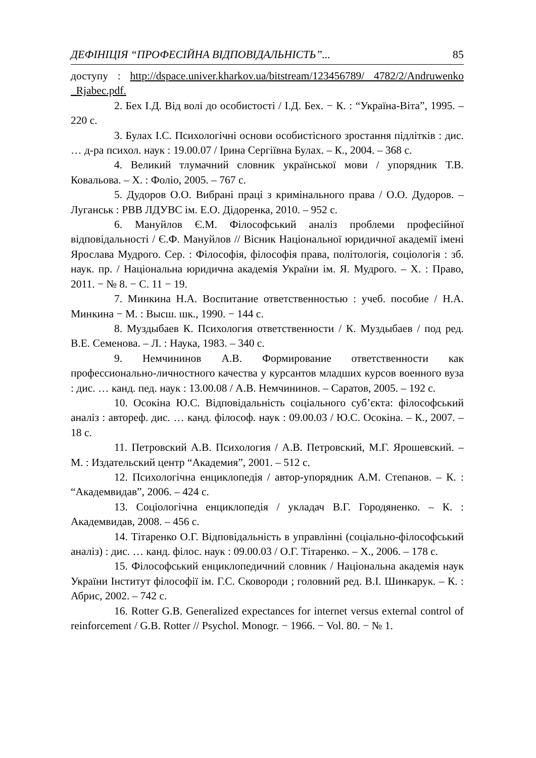ДЕФІНІЦІЯ “ПРОФЕСІЙНА ВІДПОВІДАЛЬНІСТЬ”... 85
доступу : http://dspace.univer.kharkov.ua/bitstream/123456789/ 4782/2/Andruwenko _Rjabec.pdf.
2. Бех І.Д. Від волі до особистості / І.Д. Бех. − К. : “Україна-Віта”, 1995. – 220 с.
3. Булах І.С. Психологічні основи особистісного зростання підлітків : дис. … д-ра психол. наук : 19.00.07 / Ірина Сергіївна Булах. – К., 2004. – 368 с.
4. Великий тлумачний словник української мови / упорядник Т.В. Ковальова. – Х. : Фоліо, 2005. – 767 с.
5. Дудоров О.О. Вибрані праці з кримінального права / О.О. Дудоров. – Луганськ : РВВ ЛДУВС ім. Е.О. Дідоренка, 2010. – 952 с.
6. Мануйлов Є.М. Філософський аналіз проблеми професійної відповідальності / Є.Ф. Мануйлов // Вісник Національної юридичної академії імені Ярослава Мудрого. Сер. : Філософія, філософія права, політологія, соціологія : зб. наук. пр. / Національна юридична академія України ім. Я. Мудрого. – Х. : Право, 2011. − № 8. − С. 11 − 19.
7. Минкина Н.А. Воспитание ответственностью : учеб. пособие / Н.А. Минкина − М. : Высш. шк., 1990. − 144 с.
8. Муздыбаев К. Психология ответственности / К. Муздыбаев / под ред. В.Е. Семенова. – Л. : Наука, 1983. – 340 с.
9. Немчининов А.В. Формирование ответственности как профессионально-личностного качества у курсантов младших курсов военного вуза : дис. … канд. пед. наук : 13.00.08 / А.В. Немчининов. – Саратов, 2005. – 192 с.
10. Осокіна Ю.С. Відповідальність соціального суб’єкта: філософський аналіз : автореф. дис. … канд. філософ. наук : 09.00.03 / Ю.С. Осокіна. – К., 2007. – 18 с.
11. Петровский А.В. Психология / А.В. Петровский, М.Г. Ярошевский. – М. : Издательский центр “Академия”, 2001. – 512 с.
12. Психологічна енциклопедія / автор-упорядник А.М. Степанов. – К. : “Академвидав”, 2006. – 424 с.
13. Соціологічна енциклопедія / укладач В.Г. Городяненко. – К. : Академвидав, 2008. – 456 с.
14. Тітаренко О.Г. Відповідальність в управлінні (соціально-філософський аналіз) : дис. … канд. філос. наук : 09.00.03 / О.Г. Тітаренко. – Х., 2006. – 178 с.
15. Філософський енциклопедичний словник / Національна академія наук України Інститут філософії ім. Г.С. Сковороди ; головний ред. В.І. Шинкарук. – К. : Абрис, 2002. – 742 с.
16. Rotter G.B. Generalized expectances for internet versus external control of reinforcement / G.B. Rotter // Psychol. Monogr. − 1966. − Vol. 80. − № 1.